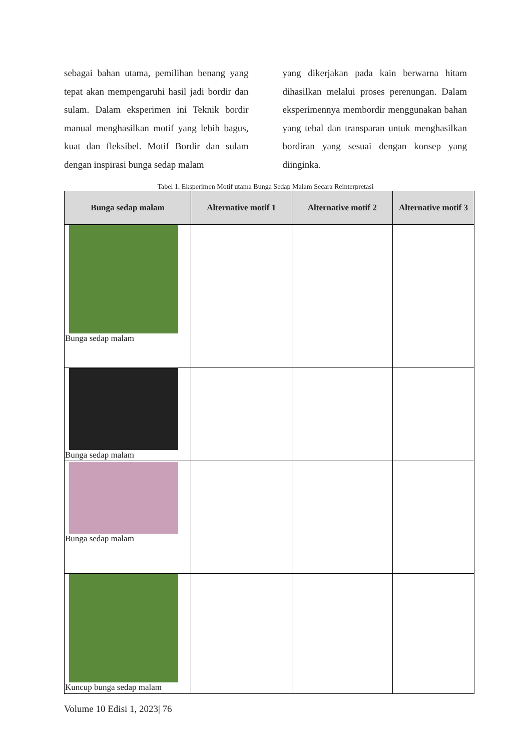sebagai bahan utama, pemilihan benang yang tepat akan mempengaruhi hasil jadi bordir dan sulam. Dalam eksperimen ini Teknik bordir manual menghasilkan motif yang lebih bagus, kuat dan fleksibel. Motif Bordir dan sulam dengan inspirasi bunga sedap malam
yang dikerjakan pada kain berwarna hitam dihasilkan melalui proses perenungan. Dalam eksperimennya membordir menggunakan bahan yang tebal dan transparan untuk menghasilkan bordiran yang sesuai dengan konsep yang diinginka.
Tabel 1. Eksperimen Motif utama Bunga Sedap Malam Secara Reinterpretasi
| Bunga sedap malam | Alternative motif 1 | Alternative motif 2 | Alternative motif 3 |
| --- | --- | --- | --- |
| Bunga sedap malam | | | |
| Bunga sedap malam | | | |
| Bunga sedap malam | | | |
| Kuncup bunga sedap malam | | | |
Volume 10 Edisi 1, 2023| 76